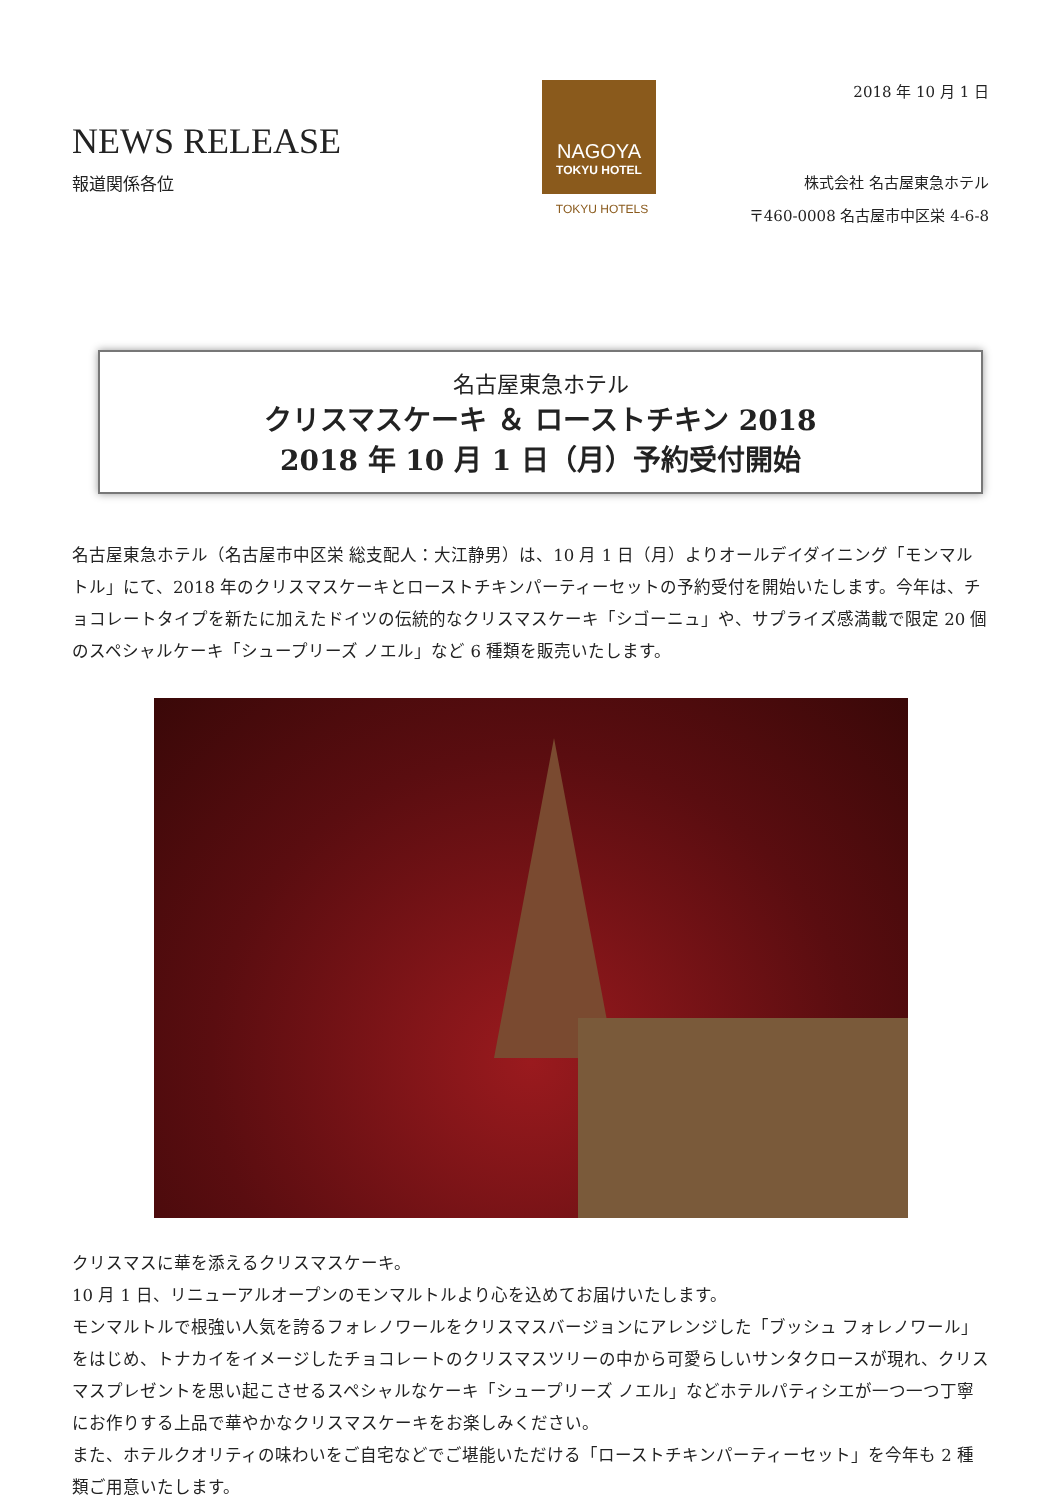NEWS RELEASE
報道関係各位
NAGOYA
TOKYU HOTEL
TOKYU HOTELS
2018 年 10 月 1 日
株式会社 名古屋東急ホテル
〒460-0008 名古屋市中区栄 4-6-8
名古屋東急ホテル
クリスマスケーキ ＆ ローストチキン 2018
2018 年 10 月 1 日（月）予約受付開始
名古屋東急ホテル（名古屋市中区栄 総支配人：大江静男）は、10 月 1 日（月）よりオールデイダイニング「モンマルトル」にて、2018 年のクリスマスケーキとローストチキンパーティーセットの予約受付を開始いたします。今年は、チョコレートタイプを新たに加えたドイツの伝統的なクリスマスケーキ「シゴーニュ」や、サプライズ感満載で限定 20 個のスペシャルケーキ「シュープリーズ ノエル」など 6 種類を販売いたします。
クリスマスに華を添えるクリスマスケーキ。
10 月 1 日、リニューアルオープンのモンマルトルより心を込めてお届けいたします。
モンマルトルで根強い人気を誇るフォレノワールをクリスマスバージョンにアレンジした「ブッシュ フォレノワール」をはじめ、トナカイをイメージしたチョコレートのクリスマスツリーの中から可愛らしいサンタクロースが現れ、クリスマスプレゼントを思い起こさせるスペシャルなケーキ「シュープリーズ ノエル」などホテルパティシエが一つ一つ丁寧にお作りする上品で華やかなクリスマスケーキをお楽しみください。
また、ホテルクオリティの味わいをご自宅などでご堪能いただける「ローストチキンパーティーセット」を今年も 2 種類ご用意いたします。